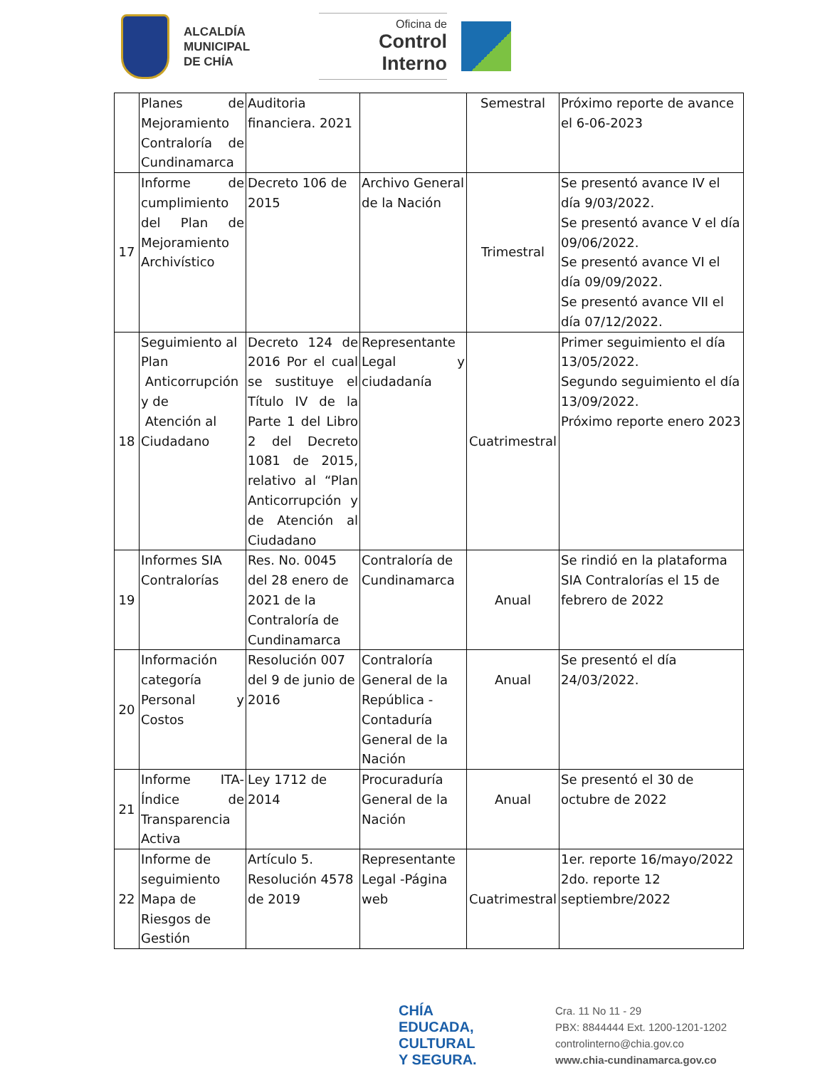ALCALDÍA
MUNICIPAL
DE CHÍA
Oficina de
Control Interno
| | Planes de Mejoramiento Contraloría de Cundinamarca | Auditoria financiera. 2021 | | Semestral | Próximo reporte de avance el 6-06-2023 |
| 17 | Informe de cumplimiento del Plan de Mejoramiento Archivístico | Decreto 106 de 2015 | Archivo General de la Nación | Trimestral | Se presentó avance IV el día 9/03/2022. Se presentó avance V el día 09/06/2022. Se presentó avance VI el día 09/09/2022. Se presentó avance VII el día 07/12/2022. |
| 18 | Seguimiento al Plan Anticorrupción y de Atención al Ciudadano | Decreto 124 de 2016 Por el cual se sustituye el Título IV de la Parte 1 del Libro 2 del Decreto 1081 de 2015, relativo al “Plan Anticorrupción y de Atención al Ciudadano | Representante Legal y ciudadanía | Cuatrimestral | Primer seguimiento el día 13/05/2022. Segundo seguimiento el día 13/09/2022. Próximo reporte enero 2023 |
| 19 | Informes SIA Contralorías | Res. No. 0045 del 28 enero de 2021 de la Contraloría de Cundinamarca | Contraloría de Cundinamarca | Anual | Se rindió en la plataforma SIA Contralorías el 15 de febrero de 2022 |
| 20 | Información categoría Personal y Costos | Resolución 007 del 9 de junio de 2016 | Contraloría General de la República - Contaduría General de la Nación | Anual | Se presentó el día 24/03/2022. |
| 21 | Informe ITA- Índice de Transparencia Activa | Ley 1712 de 2014 | Procuraduría General de la Nación | Anual | Se presentó el 30 de octubre de 2022 |
| 22 | Informe de seguimiento Mapa de Riesgos de Gestión | Artículo 5. Resolución 4578 de 2019 | Representante Legal -Página web | Cuatrimestral | 1er. reporte 16/mayo/2022 2do. reporte 12 septiembre/2022 |
CHÍA
EDUCADA, CULTURAL
Y SEGURA.
Cra. 11 No 11 - 29
PBX: 8844444 Ext. 1200-1201-1202
controlinterno@chia.gov.co
www.chia-cundinamarca.gov.co